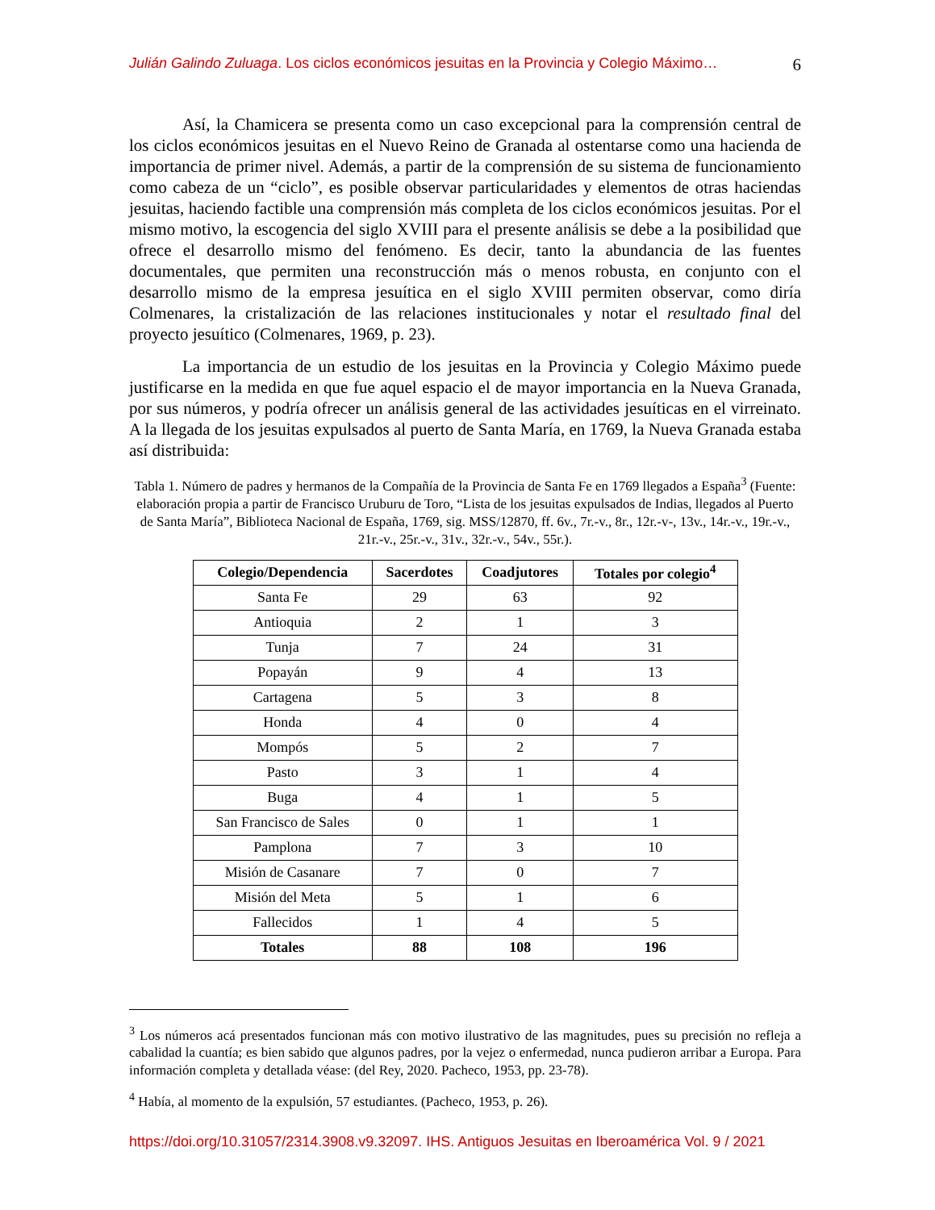Julián Galindo Zuluaga. Los ciclos económicos jesuitas en la Provincia y Colegio Máximo… 6
Así, la Chamicera se presenta como un caso excepcional para la comprensión central de los ciclos económicos jesuitas en el Nuevo Reino de Granada al ostentarse como una hacienda de importancia de primer nivel. Además, a partir de la comprensión de su sistema de funcionamiento como cabeza de un “ciclo”, es posible observar particularidades y elementos de otras haciendas jesuitas, haciendo factible una comprensión más completa de los ciclos económicos jesuitas. Por el mismo motivo, la escogencia del siglo XVIII para el presente análisis se debe a la posibilidad que ofrece el desarrollo mismo del fenómeno. Es decir, tanto la abundancia de las fuentes documentales, que permiten una reconstrucción más o menos robusta, en conjunto con el desarrollo mismo de la empresa jesuítica en el siglo XVIII permiten observar, como diría Colmenares, la cristalización de las relaciones institucionales y notar el resultado final del proyecto jesuítico (Colmenares, 1969, p. 23).
La importancia de un estudio de los jesuitas en la Provincia y Colegio Máximo puede justificarse en la medida en que fue aquel espacio el de mayor importancia en la Nueva Granada, por sus números, y podría ofrecer un análisis general de las actividades jesuíticas en el virreinato. A la llegada de los jesuitas expulsados al puerto de Santa María, en 1769, la Nueva Granada estaba así distribuida:
Tabla 1. Número de padres y hermanos de la Compañía de la Provincia de Santa Fe en 1769 llegados a España<sup>3</sup> (Fuente: elaboración propia a partir de Francisco Uruburu de Toro, “Lista de los jesuitas expulsados de Indias, llegados al Puerto de Santa María”, Biblioteca Nacional de España, 1769, sig. MSS/12870, ff. 6v., 7r.-v., 8r., 12r.-v-, 13v., 14r.-v., 19r.-v., 21r.-v., 25r.-v., 31v., 32r.-v., 54v., 55r.).
| Colegio/Dependencia | Sacerdotes | Coadjutores | Totales por colegio<sup>4</sup> |
| --- | --- | --- | --- |
| Santa Fe | 29 | 63 | 92 |
| Antioquia | 2 | 1 | 3 |
| Tunja | 7 | 24 | 31 |
| Popayán | 9 | 4 | 13 |
| Cartagena | 5 | 3 | 8 |
| Honda | 4 | 0 | 4 |
| Mompós | 5 | 2 | 7 |
| Pasto | 3 | 1 | 4 |
| Buga | 4 | 1 | 5 |
| San Francisco de Sales | 0 | 1 | 1 |
| Pamplona | 7 | 3 | 10 |
| Misión de Casanare | 7 | 0 | 7 |
| Misión del Meta | 5 | 1 | 6 |
| Fallecidos | 1 | 4 | 5 |
| Totales | 88 | 108 | 196 |
<sup>3</sup> Los números acá presentados funcionan más con motivo ilustrativo de las magnitudes, pues su precisión no refleja a cabalidad la cuantía; es bien sabido que algunos padres, por la vejez o enfermedad, nunca pudieron arribar a Europa. Para información completa y detallada véase: (del Rey, 2020. Pacheco, 1953, pp. 23-78).
<sup>4</sup> Había, al momento de la expulsión, 57 estudiantes. (Pacheco, 1953, p. 26).
https://doi.org/10.31057/2314.3908.v9.32097. IHS. Antiguos Jesuitas en Iberoamérica Vol. 9 / 2021